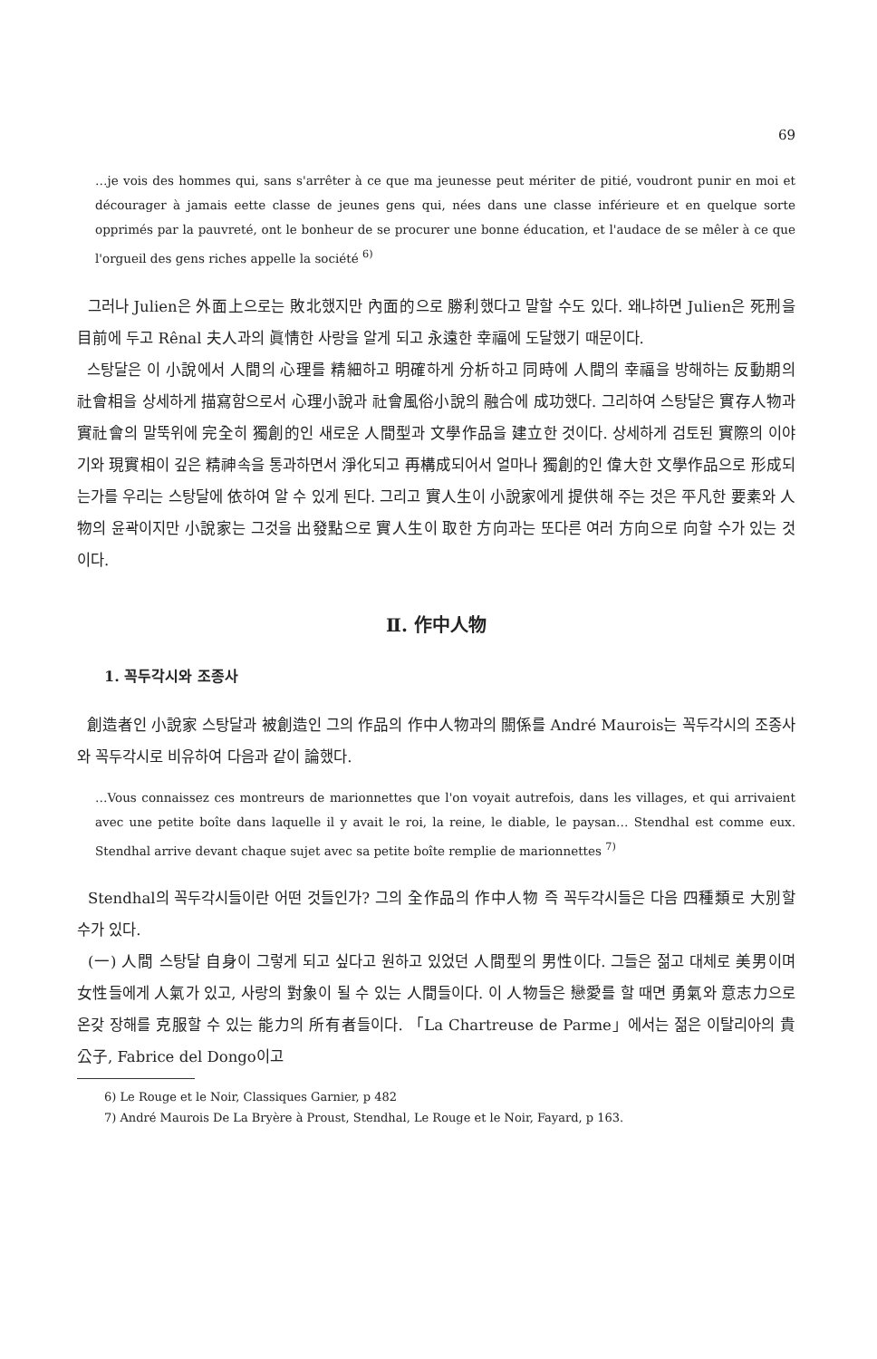69
…je vois des hommes qui, sans s'arrêter à ce que ma jeunesse peut mériter de pitié, voudront punir en moi et décourager à jamais eette classe de jeunes gens qui, nées dans une classe inférieure et en quelque sorte opprimés par la pauvreté, ont le bonheur de se procurer une bonne éducation, et l'audace de se mêler à ce que l'orgueil des gens riches appelle la société <sup>6)</sup>
그러나 Julien은 外面上으로는 敗北했지만 內面的으로 勝利했다고 말할 수도 있다. 왜냐하면 Julien은 死刑을 目前에 두고 Rênal 夫人과의 眞情한 사랑을 알게 되고 永遠한 幸福에 도달했기 때문이다.
스탕달은 이 小說에서 人間의 心理를 精細하고 明確하게 分析하고 同時에 人間의 幸福을 방해하는 反動期의 社會相을 상세하게 描寫함으로서 心理小說과 社會風俗小說의 融合에 成功했다. 그리하여 스탕달은 實存人物과 實社會의 말뚝위에 完全히 獨創的인 새로운 人間型과 文學作品을 建立한 것이다. 상세하게 검토된 實際의 이야기와 現實相이 깊은 精神속을 통과하면서 淨化되고 再構成되어서 얼마나 獨創的인 偉大한 文學作品으로 形成되는가를 우리는 스탕달에 依하여 알 수 있게 된다. 그리고 實人生이 小說家에게 提供해 주는 것은 平凡한 要素와 人物의 윤곽이지만 小說家는 그것을 出發點으로 實人生이 取한 方向과는 또다른 여러 方向으로 向할 수가 있는 것이다.
Ⅱ. 作中人物
1. 꼭두각시와 조종사
創造者인 小說家 스탕달과 被創造인 그의 作品의 作中人物과의 關係를 André Maurois는 꼭두각시의 조종사와 꼭두각시로 비유하여 다음과 같이 論했다.
…Vous connaissez ces montreurs de marionnettes que l'on voyait autrefois, dans les villages, et qui arrivaient avec une petite boîte dans laquelle il y avait le roi, la reine, le diable, le paysan… Stendhal est comme eux. Stendhal arrive devant chaque sujet avec sa petite boîte remplie de marionnettes <sup>7)</sup>
Stendhal의 꼭두각시들이란 어떤 것들인가? 그의 全作品의 作中人物 즉 꼭두각시들은 다음 四種類로 大別할 수가 있다.
(一) 人間 스탕달 自身이 그렇게 되고 싶다고 원하고 있었던 人間型의 男性이다. 그들은 젊고 대체로 美男이며 女性들에게 人氣가 있고, 사랑의 對象이 될 수 있는 人間들이다. 이 人物들은 戀愛를 할 때면 勇氣와 意志力으로 온갖 장해를 克服할 수 있는 能力의 所有者들이다. 「La Chartreuse de Parme」에서는 젊은 이탈리아의 貴公子, Fabrice del Dongo이고
6) Le Rouge et le Noir, Classiques Garnier, p 482
7) André Maurois De La Bryère à Proust, Stendhal, Le Rouge et le Noir, Fayard, p 163.